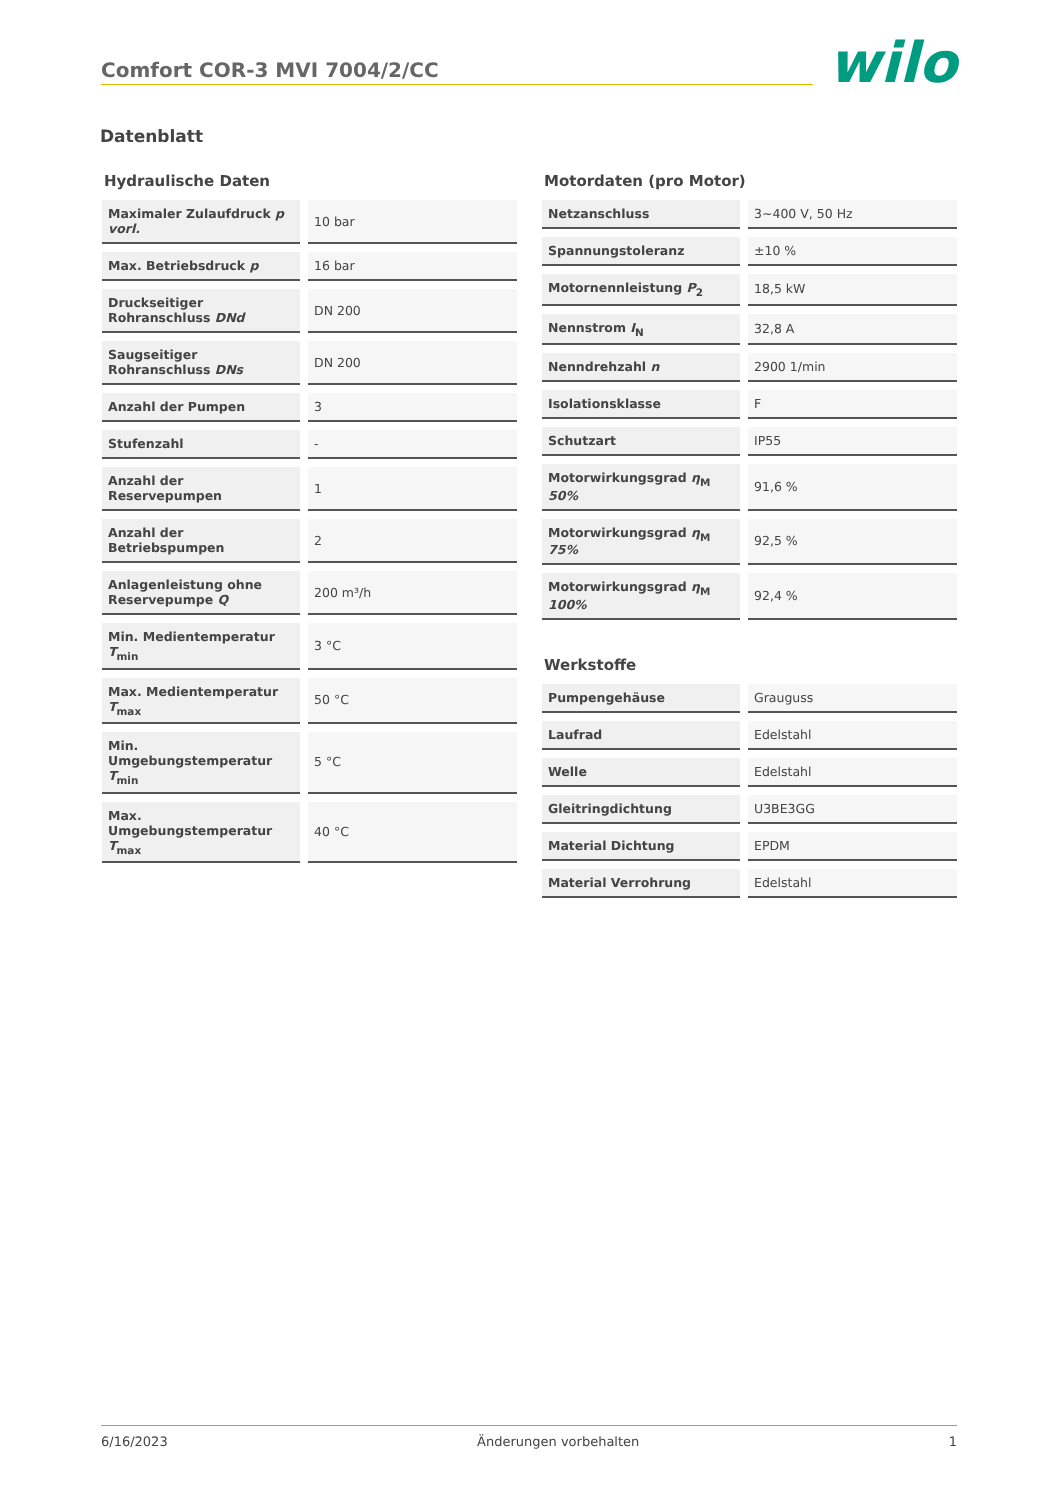Comfort COR-3 MVI 7004/2/CC
wilo
Datenblatt
Hydraulische Daten
| Maximaler Zulaufdruck p vorl. | 10 bar |
| Max. Betriebsdruck p | 16 bar |
| Druckseitiger Rohranschluss DNd | DN 200 |
| Saugseitiger Rohranschluss DNs | DN 200 |
| Anzahl der Pumpen | 3 |
| Stufenzahl | - |
| Anzahl der Reservepumpen | 1 |
| Anzahl der Betriebspumpen | 2 |
| Anlagenleistung ohne Reservepumpe Q | 200 m³/h |
| Min. Medientemperatur T<sub>min</sub> | 3 °C |
| Max. Medientemperatur T<sub>max</sub> | 50 °C |
| Min. Umgebungstemperatur T<sub>min</sub> | 5 °C |
| Max. Umgebungstemperatur T<sub>max</sub> | 40 °C |
Motordaten (pro Motor)
| Netzanschluss | 3~400 V, 50 Hz |
| Spannungstoleranz | ±10 % |
| Motornennleistung P<sub>2</sub> | 18,5 kW |
| Nennstrom I<sub>N</sub> | 32,8 A |
| Nenndrehzahl n | 2900 1/min |
| Isolationsklasse | F |
| Schutzart | IP55 |
| Motorwirkungsgrad η<sub>M</sub> 50% | 91,6 % |
| Motorwirkungsgrad η<sub>M</sub> 75% | 92,5 % |
| Motorwirkungsgrad η<sub>M</sub> 100% | 92,4 % |
Werkstoffe
| Pumpengehäuse | Grauguss |
| Laufrad | Edelstahl |
| Welle | Edelstahl |
| Gleitringdichtung | U3BE3GG |
| Material Dichtung | EPDM |
| Material Verrohrung | Edelstahl |
6/16/2023 Änderungen vorbehalten 1